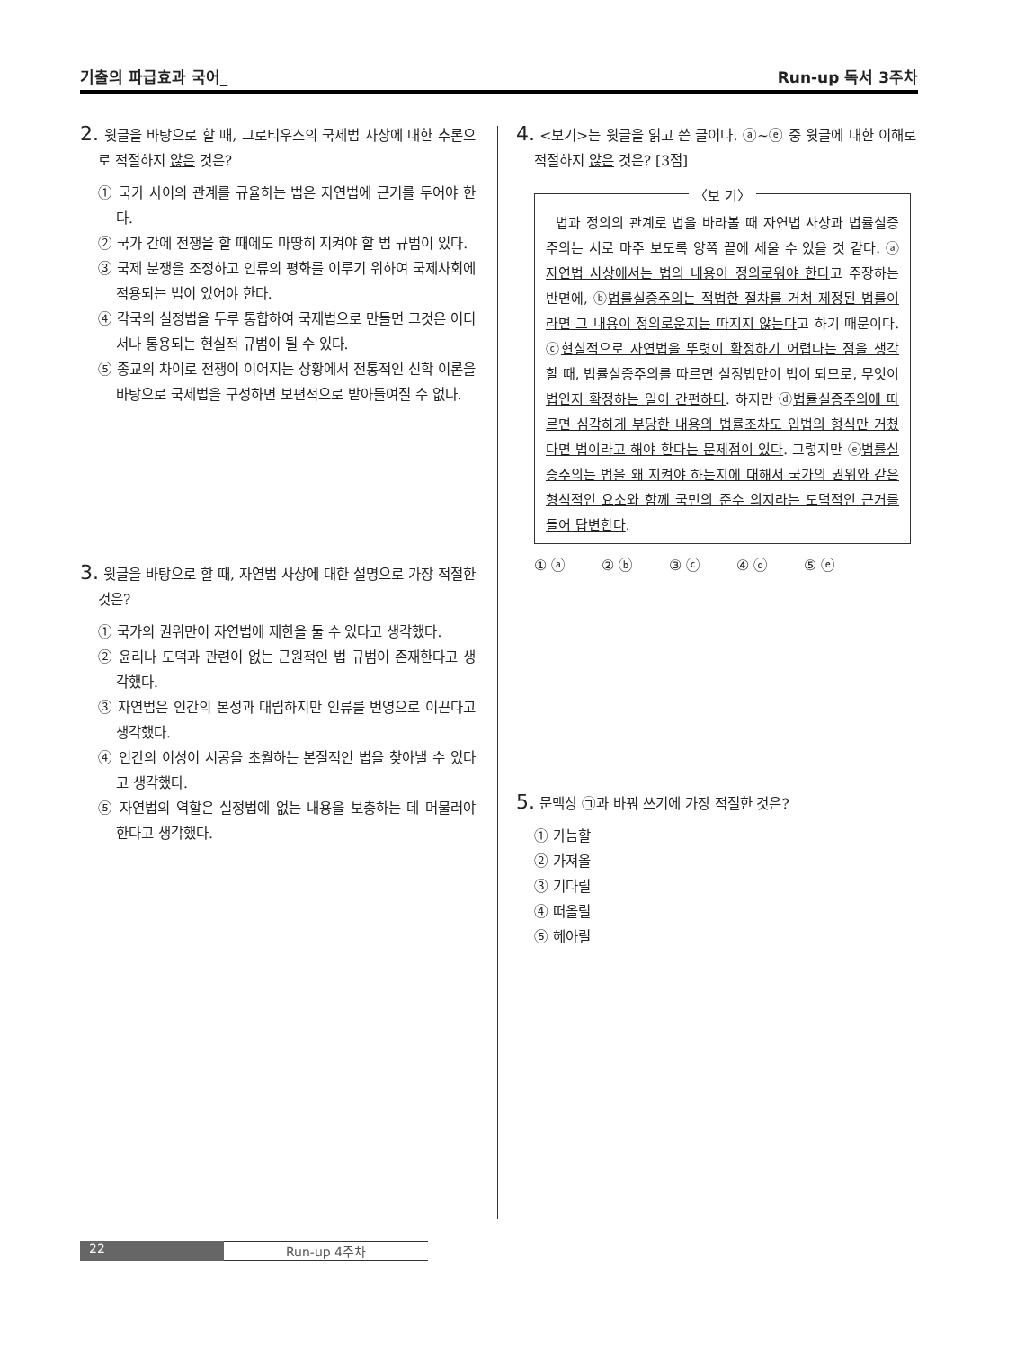기출의 파급효과 국어_ Run-up 독서 3주차
2. 윗글을 바탕으로 할 때, 그로티우스의 국제법 사상에 대한 추론으로 적절하지 않은 것은?
① 국가 사이의 관계를 규율하는 법은 자연법에 근거를 두어야 한다.
② 국가 간에 전쟁을 할 때에도 마땅히 지켜야 할 법 규범이 있다.
③ 국제 분쟁을 조정하고 인류의 평화를 이루기 위하여 국제사회에 적용되는 법이 있어야 한다.
④ 각국의 실정법을 두루 통합하여 국제법으로 만들면 그것은 어디서나 통용되는 현실적 규범이 될 수 있다.
⑤ 종교의 차이로 전쟁이 이어지는 상황에서 전통적인 신학 이론을 바탕으로 국제법을 구성하면 보편적으로 받아들여질 수 없다.
3. 윗글을 바탕으로 할 때, 자연법 사상에 대한 설명으로 가장 적절한 것은?
① 국가의 권위만이 자연법에 제한을 둘 수 있다고 생각했다.
② 윤리나 도덕과 관련이 없는 근원적인 법 규범이 존재한다고 생각했다.
③ 자연법은 인간의 본성과 대립하지만 인류를 번영으로 이끈다고 생각했다.
④ 인간의 이성이 시공을 초월하는 본질적인 법을 찾아낼 수 있다고 생각했다.
⑤ 자연법의 역할은 실정법에 없는 내용을 보충하는 데 머물러야 한다고 생각했다.
4. <보기>는 윗글을 읽고 쓴 글이다. ⓐ~ⓔ 중 윗글에 대한 이해로 적절하지 않은 것은? [3점]
〈보 기〉
법과 정의의 관계로 법을 바라볼 때 자연법 사상과 법률실증주의는 서로 마주 보도록 양쪽 끝에 세울 수 있을 것 같다. ⓐ자연법 사상에서는 법의 내용이 정의로워야 한다고 주장하는 반면에, ⓑ법률실증주의는 적법한 절차를 거쳐 제정된 법률이라면 그 내용이 정의로운지는 따지지 않는다고 하기 때문이다. ⓒ현실적으로 자연법을 뚜렷이 확정하기 어렵다는 점을 생각할 때, 법률실증주의를 따르면 실정법만이 법이 되므로, 무엇이 법인지 확정하는 일이 간편하다. 하지만 ⓓ법률실증주의에 따르면 심각하게 부당한 내용의 법률조차도 입법의 형식만 거쳤다면 법이라고 해야 한다는 문제점이 있다. 그렇지만 ⓔ법률실증주의는 법을 왜 지켜야 하는지에 대해서 국가의 권위와 같은 형식적인 요소와 함께 국민의 준수 의지라는 도덕적인 근거를 들어 답변한다.
① ⓐ ② ⓑ ③ ⓒ ④ ⓓ ⑤ ⓔ
5. 문맥상 ㉠과 바꿔 쓰기에 가장 적절한 것은?
① 가늠할
② 가져올
③ 기다릴
④ 떠올릴
⑤ 헤아릴
22 Run-up 4주차